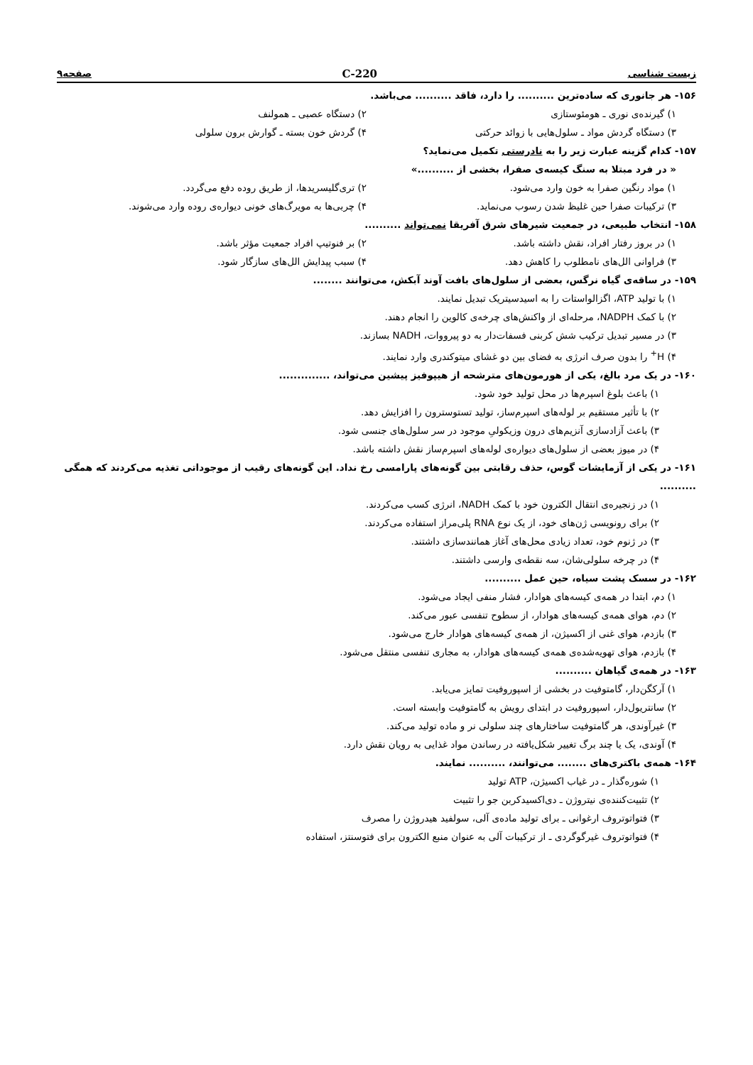زیست شناسی 220-C صفحه۹
۱۵۶- هر جانوری که ساده‌ترین .......... را دارد، فاقد .......... می‌باشد.
۱) گیرنده‌ی نوری ـ هومئوستازی
۲) دستگاه عصبی ـ همولنف
۳) دستگاه گردش مواد ـ سلول‌هایی با زوائد حرکتی
۴) گردش خون بسته ـ گوارش برون سلولی
۱۵۷- کدام گزینه عبارت زیر را به نادرستی تکمیل می‌نماید؟
« در فرد مبتلا به سنگ کیسه‌ی صفرا، بخشی از ..........»
۱) مواد رنگین صفرا به خون وارد می‌شود.
۲) تری‌گلیسریدها، از طریق روده دفع می‌گردد.
۳) ترکیبات صفرا حین غلیظ شدن رسوب می‌نماید.
۴) چربی‌ها به مویرگ‌های خونی دیواره‌ی روده وارد می‌شوند.
۱۵۸- انتخاب طبیعی، در جمعیت شیرهای شرق آفریقا نمی‌تواند ..........
۱) در بروز رفتار افراد، نقش داشته باشد.
۲) بر فنوتیپ افراد جمعیت مؤثر باشد.
۳) فراوانی الل‌های نامطلوب را کاهش دهد.
۴) سبب پیدایش الل‌های سازگار شود.
۱۵۹- در ساقه‌ی گیاه نرگس، بعضی از سلول‌های بافت آوند آبکش، می‌توانند ........
۱) با تولید ATP، اگزالواستات را به اسیدسیتریک تبدیل نمایند.
۲) با کمک NADPH، مرحله‌ای از واکنش‌های چرخه‌ی کالوین را انجام دهند.
۳) در مسیر تبدیل ترکیب شش کربنی فسفات‌دار به دو پیرووات، NADH بسازند.
۴) H<sup>+</sup> را بدون صرف انرژی به فضای بین دو غشای میتوکندری وارد نمایند.
۱۶۰- در یک مرد بالغ، یکی از هورمون‌های مترشحه از هیپوفیز پیشین می‌تواند، ..............
۱) باعث بلوغ اسپرم‌ها در محل تولید خود شود.
۲) با تأثیر مستقیم بر لوله‌های اسپرم‌ساز، تولید تستوسترون را افزایش دهد.
۳) باعث آزادسازی آنزیم‌های درون وزیکولیِ موجود در سر سلول‌های جنسی شود.
۴) در میوز بعضی از سلول‌های دیواره‌ی لوله‌های اسپرم‌ساز نقش داشته باشد.
۱۶۱- در یکی از آزمایشات گوس، حذف رقابتی بین گونه‌های پارامسی رخ نداد. این گونه‌های رقیب از موجوداتی تغذیه می‌کردند که همگی ..........
۱) در زنجیره‌ی انتقال الکترون خود با کمک NADH، انرژی کسب می‌کردند.
۲) برای رونویسی ژن‌های خود، از یک نوع RNA پلی‌مراز استفاده می‌کردند.
۳) در ژنوم خود، تعداد زیادی محل‌های آغاز همانندسازی داشتند.
۴) در چرخه سلولی‌شان، سه نقطه‌ی وارسی داشتند.
۱۶۲- در سسک پشت سیاه، حین عمل ..........
۱) دم، ابتدا در همه‌ی کیسه‌های هوادار، فشار منفی ایجاد می‌شود.
۲) دم، هوای همه‌ی کیسه‌های هوادار، از سطوح تنفسی عبور می‌کند.
۳) بازدم، هوای غنی از اکسیژن، از همه‌ی کیسه‌های هوادار خارج می‌شود.
۴) بازدم، هوای تهویه‌شده‌ی همه‌ی کیسه‌های هوادار، به مجاری تنفسی منتقل می‌شود.
۱۶۳- در همه‌ی گیاهان ..........
۱) آرکگن‌دار، گامتوفیت در بخشی از اسپوروفیت تمایز می‌یابد.
۲) سانتریول‌دار، اسپوروفیت در ابتدای رویش به گامتوفیت وابسته است.
۳) غیرآوندی، هر گامتوفیت ساختارهای چند سلولی نر و ماده تولید می‌کند.
۴) آوندی، یک یا چند برگ تغییر شکل‌یافته در رساندن مواد غذایی به رویان نقش دارد.
۱۶۴- همه‌ی باکتری‌های ........ می‌توانند، .......... نمایند.
۱) شوره‌گذار ـ در غیاب اکسیژن، ATP تولید
۲) تثبیت‌کننده‌ی نیتروژن ـ دی‌اکسیدکربن جو را تثبیت
۳) فتواتوتروف ارغوانی ـ برای تولید ماده‌ی آلی، سولفید هیدروژن را مصرف
۴) فتواتوتروف غیرگوگردی ـ از ترکیبات آلی به عنوان منبع الکترون برای فتوسنتز، استفاده